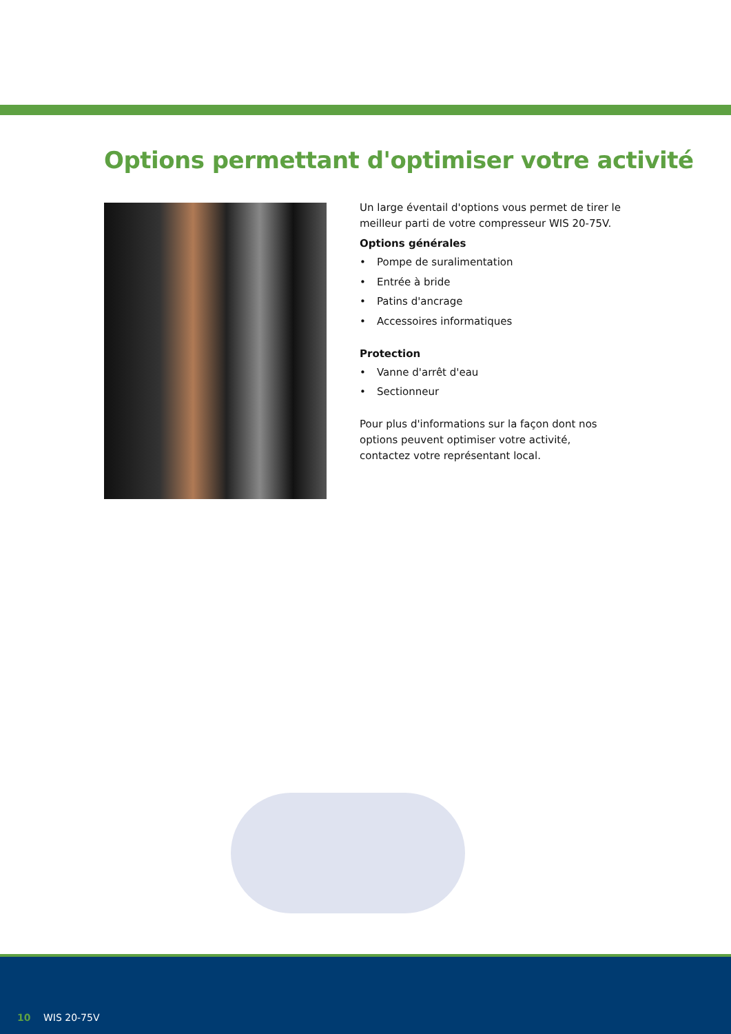Options permettant d'optimiser votre activité
Un large éventail d'options vous permet de tirer le meilleur parti de votre compresseur WIS 20-75V.
Options générales
• Pompe de suralimentation
• Entrée à bride
• Patins d'ancrage
• Accessoires informatiques
Protection
• Vanne d'arrêt d'eau
• Sectionneur
Pour plus d'informations sur la façon dont nos options peuvent optimiser votre activité, contactez votre représentant local.
10 WIS 20-75V